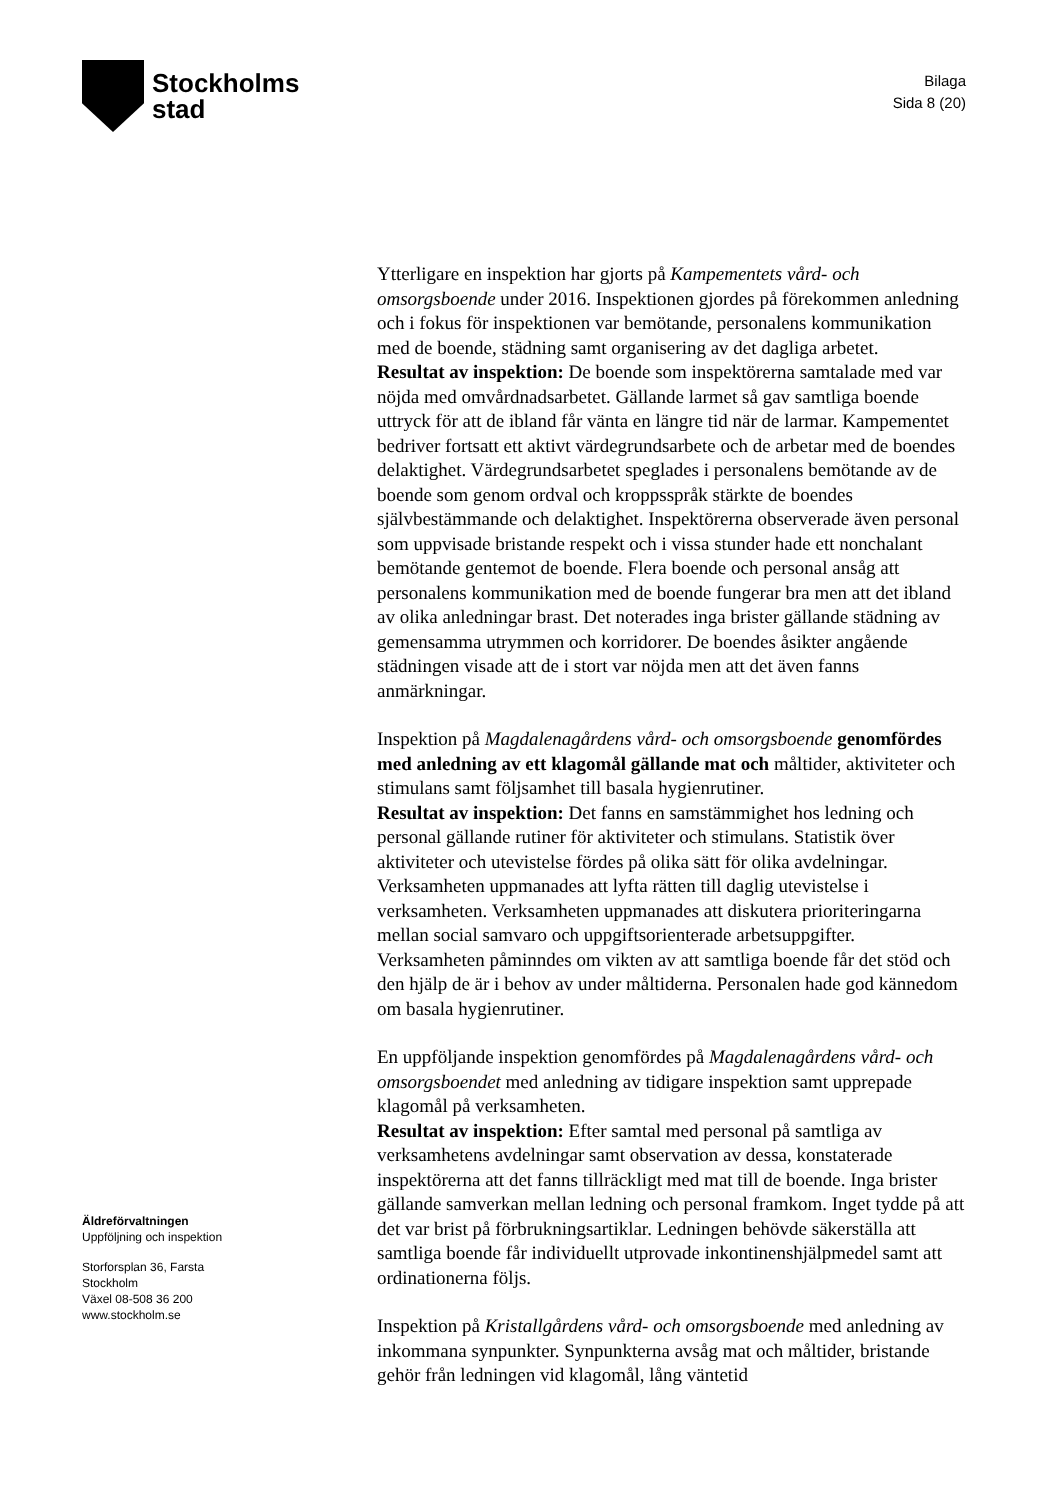Stockholms
stad
Bilaga
Sida 8 (20)
Äldreförvaltningen
Uppföljning och inspektion
Storforsplan 36, Farsta
Stockholm
Växel 08-508 36 200
www.stockholm.se
Ytterligare en inspektion har gjorts på Kampementets vård- och omsorgsboende under 2016. Inspektionen gjordes på förekommen anledning och i fokus för inspektionen var bemötande, personalens kommunikation med de boende, städning samt organisering av det dagliga arbetet.
Resultat av inspektion: De boende som inspektörerna samtalade med var nöjda med omvårdnadsarbetet. Gällande larmet så gav samtliga boende uttryck för att de ibland får vänta en längre tid när de larmar. Kampementet bedriver fortsatt ett aktivt värdegrundsarbete och de arbetar med de boendes delaktighet. Värdegrundsarbetet speglades i personalens bemötande av de boende som genom ordval och kroppsspråk stärkte de boendes självbestämmande och delaktighet. Inspektörerna observerade även personal som uppvisade bristande respekt och i vissa stunder hade ett nonchalant bemötande gentemot de boende. Flera boende och personal ansåg att personalens kommunikation med de boende fungerar bra men att det ibland av olika anledningar brast. Det noterades inga brister gällande städning av gemensamma utrymmen och korridorer. De boendes åsikter angående städningen visade att de i stort var nöjda men att det även fanns anmärkningar.
Inspektion på Magdalenagårdens vård- och omsorgsboende genomfördes med anledning av ett klagomål gällande mat och måltider, aktiviteter och stimulans samt följsamhet till basala hygienrutiner.
Resultat av inspektion: Det fanns en samstämmighet hos ledning och personal gällande rutiner för aktiviteter och stimulans. Statistik över aktiviteter och utevistelse fördes på olika sätt för olika avdelningar. Verksamheten uppmanades att lyfta rätten till daglig utevistelse i verksamheten. Verksamheten uppmanades att diskutera prioriteringarna mellan social samvaro och uppgiftsorienterade arbetsuppgifter. Verksamheten påminndes om vikten av att samtliga boende får det stöd och den hjälp de är i behov av under måltiderna. Personalen hade god kännedom om basala hygienrutiner.
En uppföljande inspektion genomfördes på Magdalenagårdens vård- och omsorgsboendet med anledning av tidigare inspektion samt upprepade klagomål på verksamheten.
Resultat av inspektion: Efter samtal med personal på samtliga av verksamhetens avdelningar samt observation av dessa, konstaterade inspektörerna att det fanns tillräckligt med mat till de boende. Inga brister gällande samverkan mellan ledning och personal framkom. Inget tydde på att det var brist på förbrukningsartiklar. Ledningen behövde säkerställa att samtliga boende får individuellt utprovade inkontinenshjälpmedel samt att ordinationerna följs.
Inspektion på Kristallgårdens vård- och omsorgsboende med anledning av inkommana synpunkter. Synpunkterna avsåg mat och måltider, bristande gehör från ledningen vid klagomål, lång väntetid